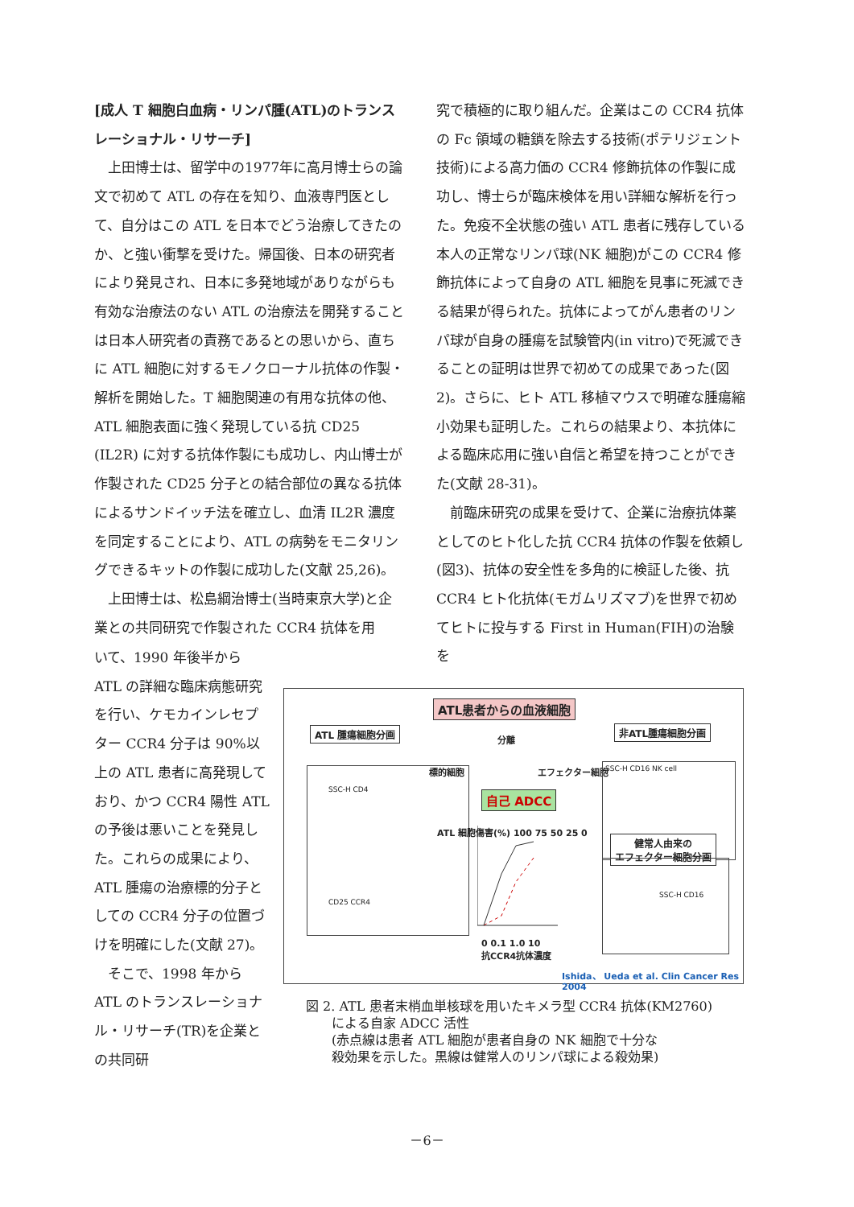[成人 T 細胞白血病・リンパ腫(ATL)のトランスレーショナル・リサーチ]
上田博士は、留学中の1977年に高月博士らの論文で初めて ATL の存在を知り、血液専門医として、自分はこの ATL を日本でどう治療してきたのか、と強い衝撃を受けた。帰国後、日本の研究者により発見され、日本に多発地域がありながらも有効な治療法のない ATL の治療法を開発することは日本人研究者の責務であるとの思いから、直ちに ATL 細胞に対するモノクローナル抗体の作製・解析を開始した。T 細胞関連の有用な抗体の他、ATL 細胞表面に強く発現している抗 CD25 (IL2R) に対する抗体作製にも成功し、内山博士が作製された CD25 分子との結合部位の異なる抗体によるサンドイッチ法を確立し、血清 IL2R 濃度を同定することにより、ATL の病勢をモニタリングできるキットの作製に成功した(文献 25,26)。
上田博士は、松島綱治博士(当時東京大学)と企業との共同研究で作製された CCR4 抗体を用
いて、1990 年後半から ATL の詳細な臨床病態研究を行い、ケモカインレセプター CCR4 分子は 90%以上の ATL 患者に高発現しており、かつ CCR4 陽性 ATL の予後は悪いことを発見した。これらの成果により、ATL 腫瘍の治療標的分子としての CCR4 分子の位置づけを明確にした(文献 27)。
そこで、1998 年から ATL のトランスレーショナル・リサーチ(TR)を企業との共同研
究で積極的に取り組んだ。企業はこの CCR4 抗体の Fc 領域の糖鎖を除去する技術(ポテリジェント技術)による高力価の CCR4 修飾抗体の作製に成功し、博士らが臨床検体を用い詳細な解析を行った。免疫不全状態の強い ATL 患者に残存している本人の正常なリンパ球(NK 細胞)がこの CCR4 修飾抗体によって自身の ATL 細胞を見事に死滅できる結果が得られた。抗体によってがん患者のリンパ球が自身の腫瘍を試験管内(in vitro)で死滅できることの証明は世界で初めての成果であった(図 2)。さらに、ヒト ATL 移植マウスで明確な腫瘍縮小効果も証明した。これらの結果より、本抗体による臨床応用に強い自信と希望を持つことができた(文献 28-31)。
前臨床研究の成果を受けて、企業に治療抗体薬としてのヒト化した抗 CCR4 抗体の作製を依頼し(図3)、抗体の安全性を多角的に検証した後、抗 CCR4 ヒト化抗体(モガムリズマブ)を世界で初めてヒトに投与する First in Human(FIH)の治験を
ATL患者からの血液細胞
ATL 腫瘍細胞分画 非ATL腫瘍細胞分画
分離
標的細胞 エフェクター細胞
自己 ADCC
SSC-H CD4
CD25 CCR4
SSC-H CD16 NK cell
健常人由来の
エフェクター細胞分画
SSC-H CD16
ATL 細胞傷害(%) 100 75 50 25 0
0 0.1 1.0 10
抗CCR4抗体濃度
Ishida、 Ueda et al. Clin Cancer Res 2004
図 2. ATL 患者末梢血単核球を用いたキメラ型 CCR4 抗体(KM2760)
　　による自家 ADCC 活性
　　(赤点線は患者 ATL 細胞が患者自身の NK 細胞で十分な
　　殺効果を示した。黒線は健常人のリンパ球による殺効果)
－6－